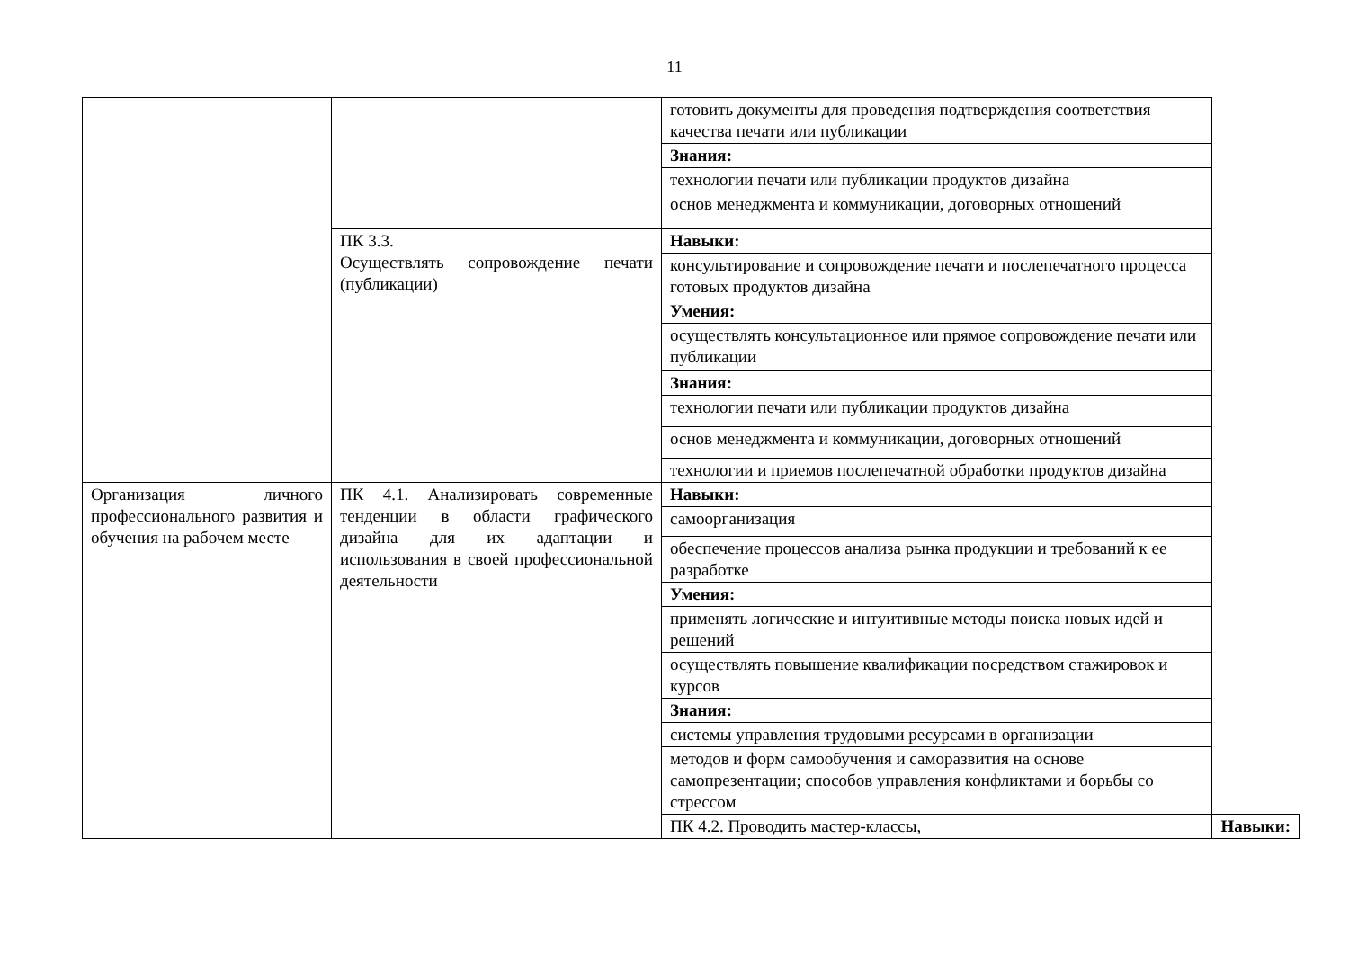11
| | | готовить документы для проведения подтверждения соответствия качества печати или публикации | |
| | | Знания: | |
| | | технологии печати или публикации продуктов дизайна | |
| | | основ менеджмента и коммуникации, договорных отношений | |
| | ПК 3.3. Осуществлять сопровождение печати (публикации) | Навыки: | |
| | | консультирование и сопровождение печати и послепечатного процесса готовых продуктов дизайна | |
| | | Умения: | |
| | | осуществлять консультационное или прямое сопровождение печати или публикации | |
| | | Знания: | |
| | | технологии печати или публикации продуктов дизайна | |
| | | основ менеджмента и коммуникации, договорных отношений | |
| | | технологии и приемов послепечатной обработки продуктов дизайна | |
| Организация личного профессионального развития и обучения на рабочем месте | ПК 4.1. Анализировать современные тенденции в области графического дизайна для их адаптации и использования в своей профессиональной деятельности | Навыки: | |
| | | самоорганизация | |
| | | обеспечение процессов анализа рынка продукции и требований к ее разработке | |
| | | Умения: | |
| | | применять логические и интуитивные методы поиска новых идей и решений | |
| | | осуществлять повышение квалификации посредством стажировок и курсов | |
| | | Знания: | |
| | | системы управления трудовыми ресурсами в организации | |
| | | методов и форм самообучения и саморазвития на основе самопрезентации; способов управления конфликтами и борьбы со стрессом | |
| | | ПК 4.2. Проводить мастер-классы, | Навыки: |